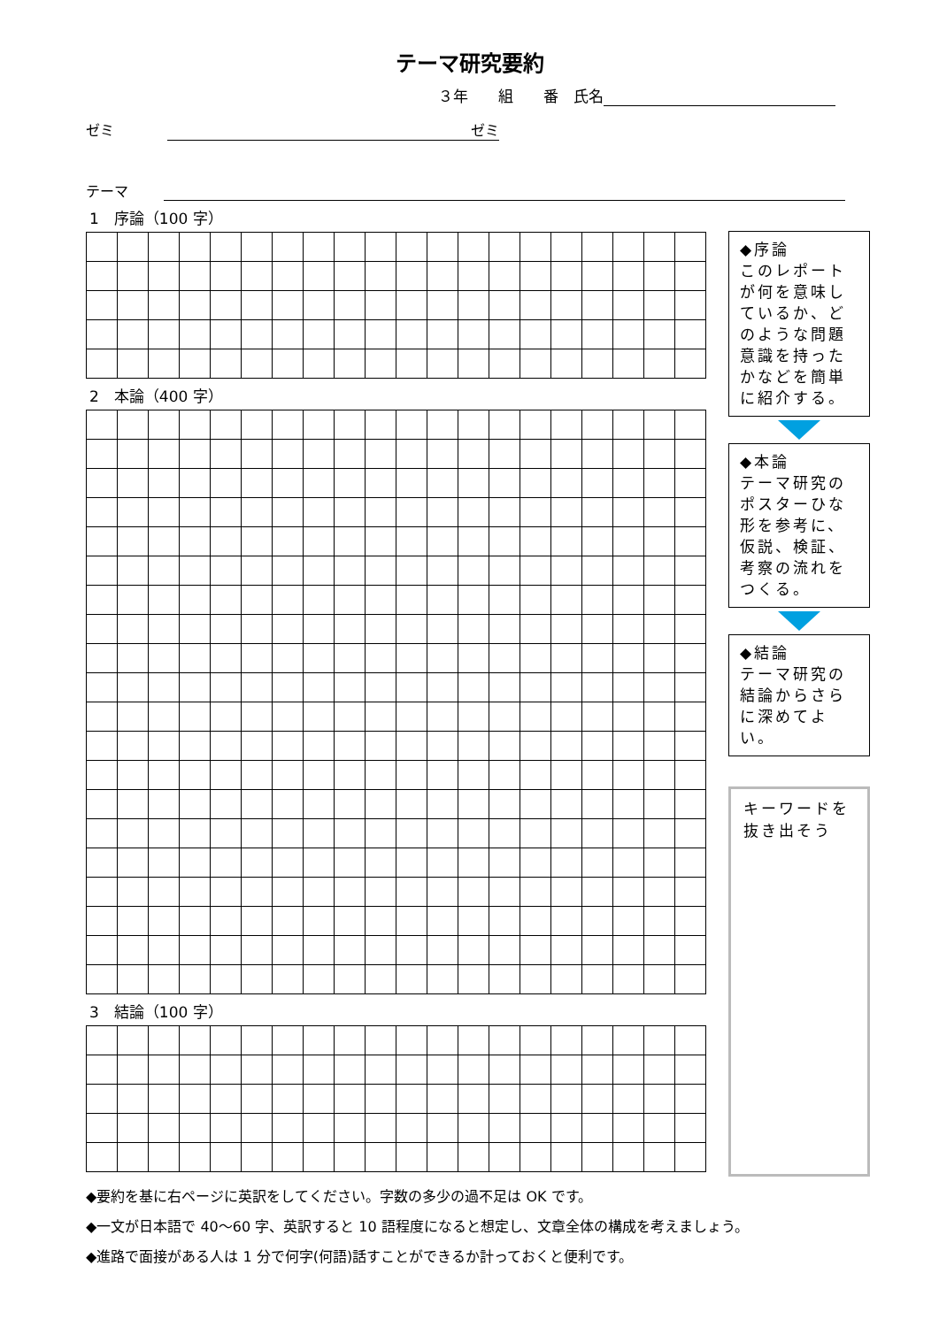テーマ研究要約
３年　　組　　番　氏名
ゼミ ゼミ
テーマ
1　序論（100 字）
2　本論（400 字）
3　結論（100 字）
◆序論
このレポートが何を意味しているか、どのような問題意識を持ったかなどを簡単に紹介する。
◆本論
テーマ研究のポスターひな形を参考に、仮説、検証、考察の流れをつくる。
◆結論
テーマ研究の結論からさらに深めてよい。
キーワードを抜き出そう
◆要約を基に右ページに英訳をしてください。字数の多少の過不足は OK です。
◆一文が日本語で 40～60 字、英訳すると 10 語程度になると想定し、文章全体の構成を考えましょう。
◆進路で面接がある人は 1 分で何字(何語)話すことができるか計っておくと便利です。